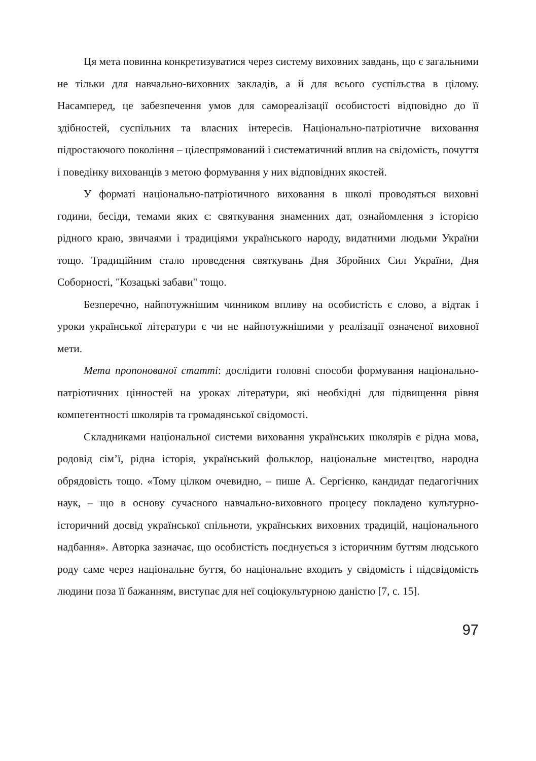Ця мета повинна конкретизуватися через систему виховних завдань, що є загальними не тільки для навчально-виховних закладів, а й для всього суспільства в цілому. Насамперед, це забезпечення умов для самореалізації особистості відповідно до її здібностей, суспільних та власних інтересів. Національно-патріотичне виховання підростаючого покоління – цілеспрямований і систематичний вплив на свідомість, почуття і поведінку вихованців з метою формування у них відповідних якостей.
У форматі національно-патріотичного виховання в школі проводяться виховні години, бесіди, темами яких є: святкування знаменних дат, ознайомлення з історією рідного краю, звичаями і традиціями українського народу, видатними людьми України тощо. Традиційним стало проведення святкувань Дня Збройних Сил України, Дня Соборності, "Козацькі забави" тощо.
Безперечно, найпотужнішим чинником впливу на особистість є слово, а відтак і уроки української літератури є чи не найпотужнішими у реалізації означеної виховної мети.
Мета пропонованої статті: дослідити головні способи формування національно-патріотичних цінностей на уроках літератури, які необхідні для підвищення рівня компетентності школярів та громадянської свідомості.
Складниками національної системи виховання українських школярів є рідна мова, родовід сім’ї, рідна історія, український фольклор, національне мистецтво, народна обрядовість тощо. «Тому цілком очевидно, – пише А. Сергієнко, кандидат педагогічних наук, – що в основу сучасного навчально-виховного процесу покладено культурно-історичний досвід української спільноти, українських виховних традицій, національного надбання». Авторка зазначає, що особистість поєднується з історичним буттям людського роду саме через національне буття, бо національне входить у свідомість і підсвідомість людини поза її бажанням, виступає для неї соціокультурною даністю [7, с. 15].
97